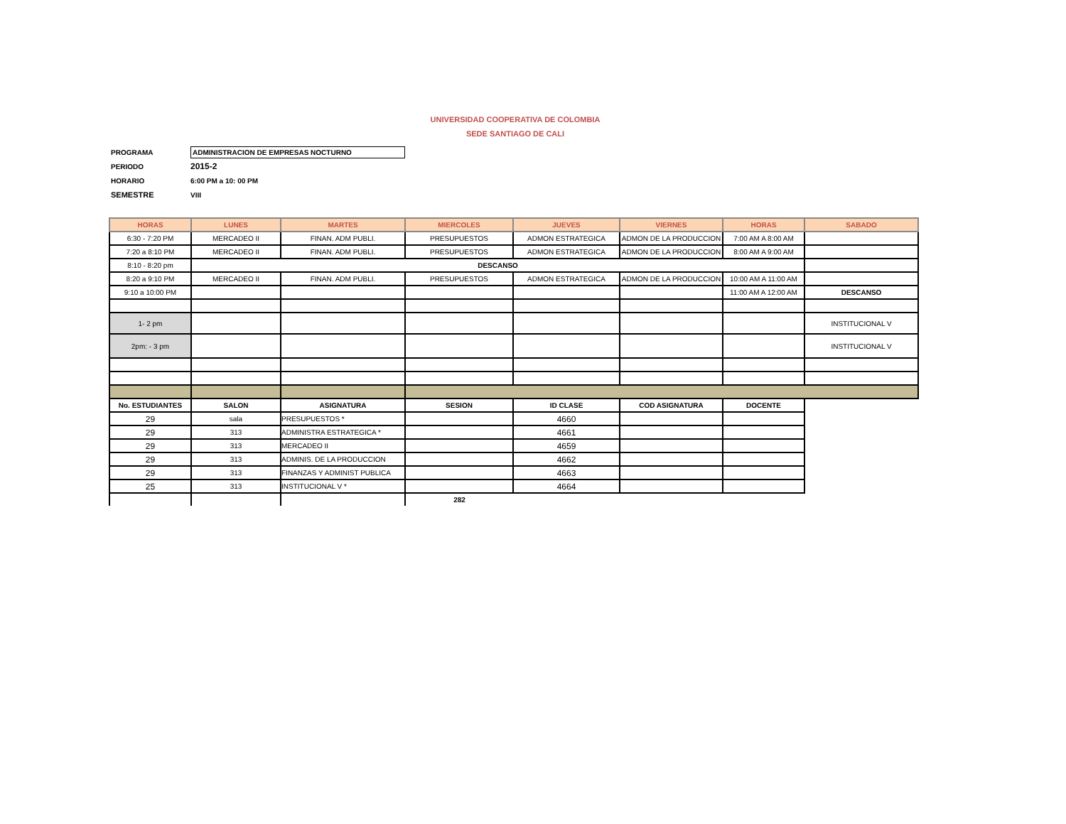UNIVERSIDAD COOPERATIVA DE COLOMBIA
SEDE SANTIAGO DE CALI
PROGRAMA ADMINISTRACION DE EMPRESAS NOCTURNO
PERIODO 2015-2
HORARIO 6:00 PM a 10: 00 PM
SEMESTRE VIII
| HORAS | LUNES | MARTES | MIERCOLES | JUEVES | VIERNES | HORAS | SABADO |
| --- | --- | --- | --- | --- | --- | --- | --- |
| 6:30 - 7:20 PM | MERCADEO II | FINAN. ADM PUBLI. | PRESUPUESTOS | ADMON ESTRATEGICA | ADMON DE LA PRODUCCION | 7:00 AM A 8:00 AM | |
| 7:20 a 8:10 PM | MERCADEO II | FINAN. ADM PUBLI. | PRESUPUESTOS | ADMON ESTRATEGICA | ADMON DE LA PRODUCCION | 8:00 AM A 9:00 AM | |
| 8:10 - 8:20 pm | DESCANSO | | | | | | |
| 8:20 a 9:10 PM | MERCADEO II | FINAN. ADM PUBLI. | PRESUPUESTOS | ADMON ESTRATEGICA | ADMON DE LA PRODUCCION | 10:00 AM A 11:00 AM | |
| 9:10 a 10:00 PM | | | | | | 11:00 AM A 12:00 AM | DESCANSO |
| 1- 2 pm | | | | | | | INSTITUCIONAL V |
| 2pm: - 3 pm | | | | | | | INSTITUCIONAL V |
| No. ESTUDIANTES | SALON | ASIGNATURA | SESION | ID CLASE | COD ASIGNATURA | DOCENTE | |
| 29 | sala | PRESUPUESTOS * | | 4660 | | | |
| 29 | 313 | ADMINISTRA ESTRATEGICA * | | 4661 | | | |
| 29 | 313 | MERCADEO II | | 4659 | | | |
| 29 | 313 | ADMINIS. DE LA PRODUCCION | | 4662 | | | |
| 29 | 313 | FINANZAS Y ADMINIST PUBLICA | | 4663 | | | |
| 25 | 313 | INSTITUCIONAL V * | | 4664 | | | |
| | | | 282 | | | | |